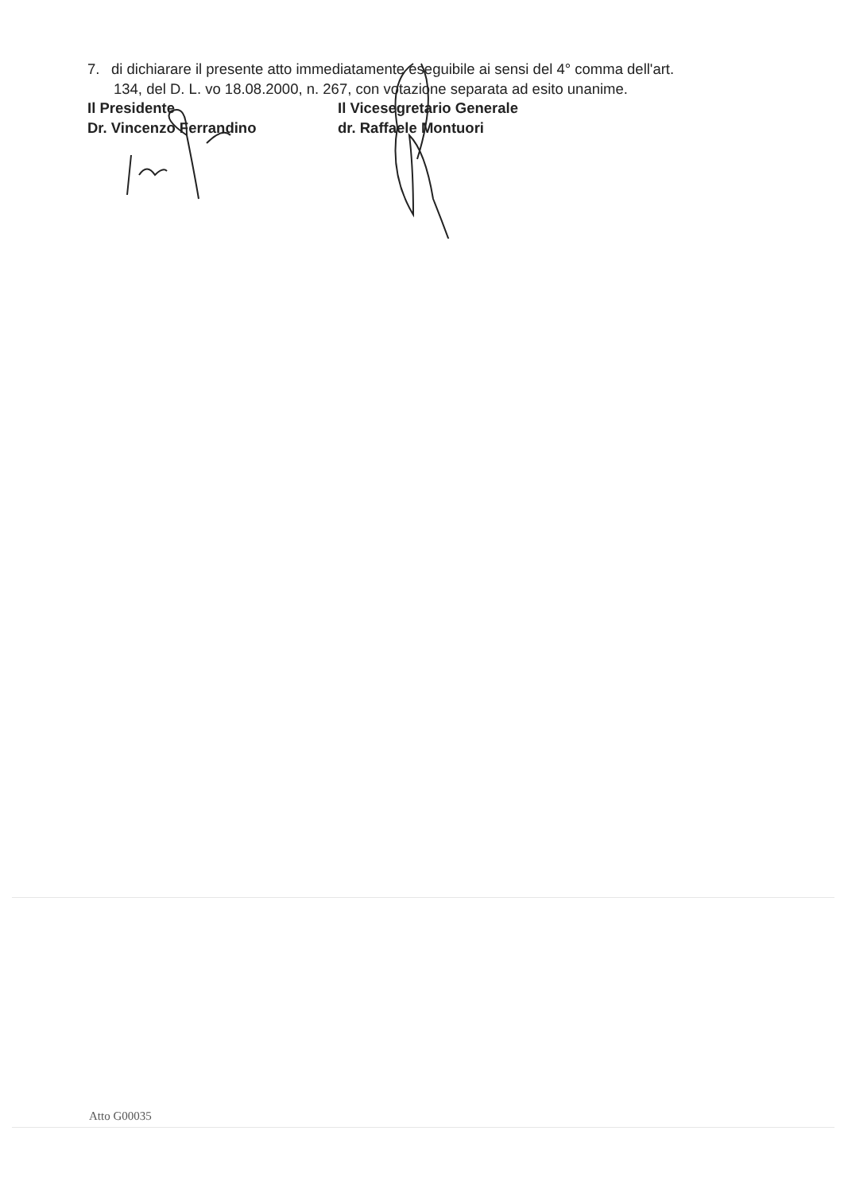7. di dichiarare il presente atto immediatamente eseguibile ai sensi del 4° comma dell'art.
134, del D. L. vo 18.08.2000, n. 267, con votazione separata ad esito unanime.
Il Presidente
Dr. Vincenzo Ferrandino
Il Vicesegretario Generale
dr. Raffaele Montuori
Atto G00035